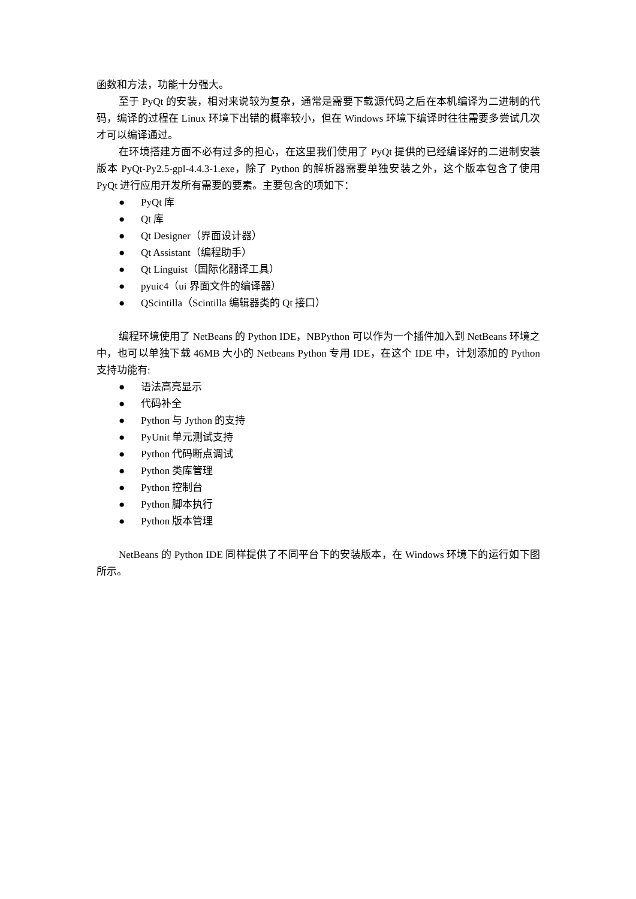函数和方法，功能十分强大。
至于 PyQt 的安装，相对来说较为复杂，通常是需要下载源代码之后在本机编译为二进制的代码，编译的过程在 Linux 环境下出错的概率较小，但在 Windows 环境下编译时往往需要多尝试几次才可以编译通过。
在环境搭建方面不必有过多的担心，在这里我们使用了 PyQt 提供的已经编译好的二进制安装版本 PyQt-Py2.5-gpl-4.4.3-1.exe，除了 Python 的解析器需要单独安装之外，这个版本包含了使用 PyQt 进行应用开发所有需要的要素。主要包含的项如下：
● PyQt 库
● Qt 库
● Qt Designer（界面设计器）
● Qt Assistant（编程助手）
● Qt Linguist（国际化翻译工具）
● pyuic4（ui 界面文件的编译器）
● QScintilla（Scintilla 编辑器类的 Qt 接口）
编程环境使用了 NetBeans 的 Python IDE，NBPython 可以作为一个插件加入到 NetBeans 环境之中，也可以单独下载 46MB 大小的 Netbeans Python 专用 IDE，在这个 IDE 中，计划添加的 Python 支持功能有:
● 语法高亮显示
● 代码补全
● Python 与 Jython 的支持
● PyUnit 单元测试支持
● Python 代码断点调试
● Python 类库管理
● Python 控制台
● Python 脚本执行
● Python 版本管理
NetBeans 的 Python IDE 同样提供了不同平台下的安装版本，在 Windows 环境下的运行如下图所示。